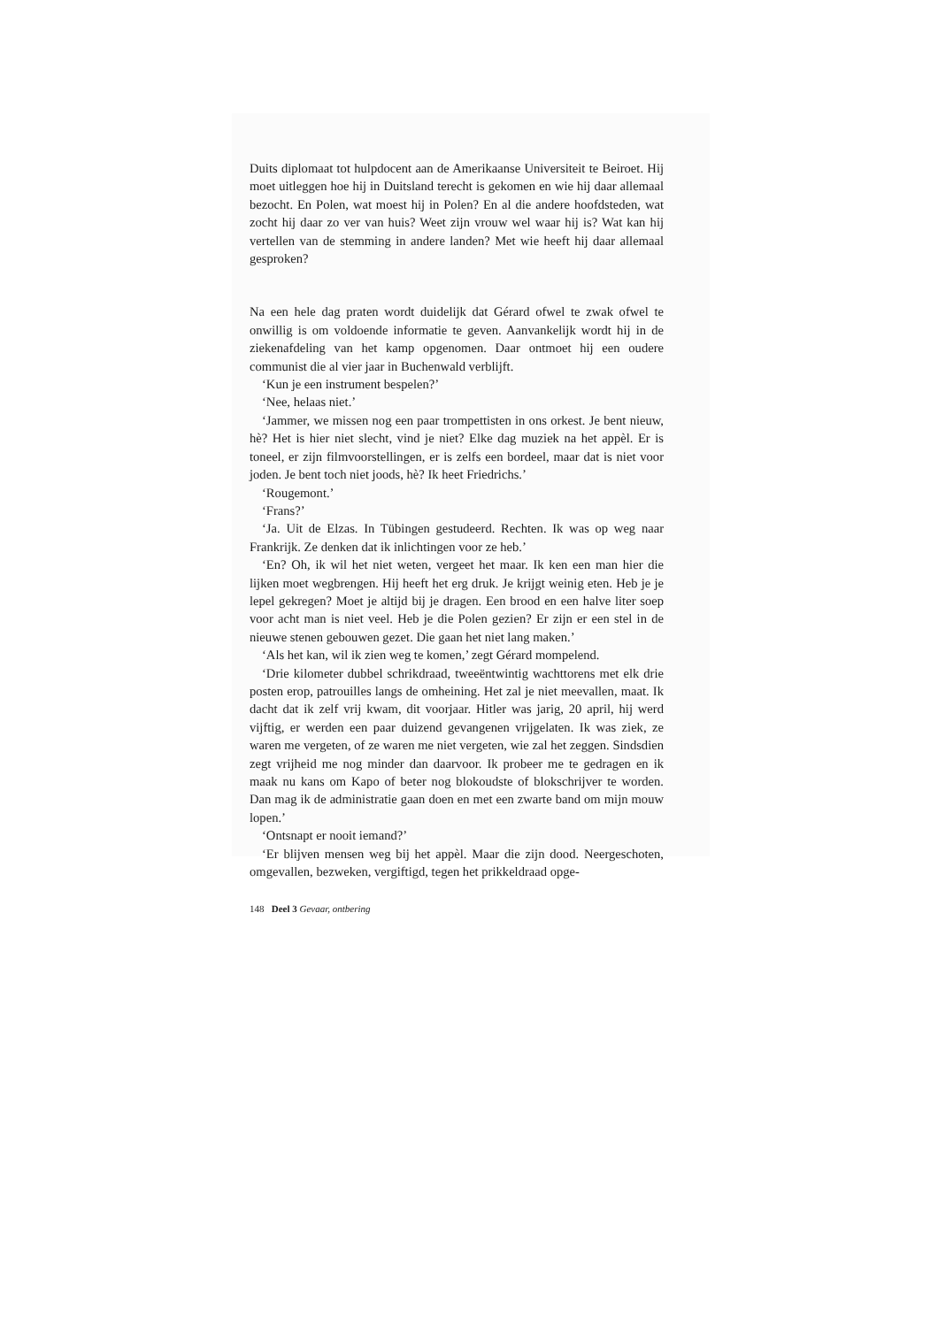Duits diplomaat tot hulpdocent aan de Amerikaanse Universiteit te Beiroet. Hij moet uitleggen hoe hij in Duitsland terecht is gekomen en wie hij daar allemaal bezocht. En Polen, wat moest hij in Polen? En al die andere hoofdsteden, wat zocht hij daar zo ver van huis? Weet zijn vrouw wel waar hij is? Wat kan hij vertellen van de stemming in andere landen? Met wie heeft hij daar allemaal gesproken?
Na een hele dag praten wordt duidelijk dat Gérard ofwel te zwak ofwel te onwillig is om voldoende informatie te geven. Aanvankelijk wordt hij in de ziekenafdeling van het kamp opgenomen. Daar ontmoet hij een oudere communist die al vier jaar in Buchenwald verblijft.
‘Kun je een instrument bespelen?’
‘Nee, helaas niet.’
‘Jammer, we missen nog een paar trompettisten in ons orkest. Je bent nieuw, hè? Het is hier niet slecht, vind je niet? Elke dag muziek na het appèl. Er is toneel, er zijn filmvoorstellingen, er is zelfs een bordeel, maar dat is niet voor joden. Je bent toch niet joods, hè? Ik heet Friedrichs.’
‘Rougemont.’
‘Frans?’
‘Ja. Uit de Elzas. In Tübingen gestudeerd. Rechten. Ik was op weg naar Frankrijk. Ze denken dat ik inlichtingen voor ze heb.’
‘En? Oh, ik wil het niet weten, vergeet het maar. Ik ken een man hier die lijken moet wegbrengen. Hij heeft het erg druk. Je krijgt weinig eten. Heb je je lepel gekregen? Moet je altijd bij je dragen. Een brood en een halve liter soep voor acht man is niet veel. Heb je die Polen gezien? Er zijn er een stel in de nieuwe stenen gebouwen gezet. Die gaan het niet lang maken.’
‘Als het kan, wil ik zien weg te komen,’ zegt Gérard mompelend.
‘Drie kilometer dubbel schrikdraad, tweeëntwintig wachttorens met elk drie posten erop, patrouilles langs de omheining. Het zal je niet meevallen, maat. Ik dacht dat ik zelf vrij kwam, dit voorjaar. Hitler was jarig, 20 april, hij werd vijftig, er werden een paar duizend gevangenen vrijgelaten. Ik was ziek, ze waren me vergeten, of ze waren me niet vergeten, wie zal het zeggen. Sindsdien zegt vrijheid me nog minder dan daarvoor. Ik probeer me te gedragen en ik maak nu kans om Kapo of beter nog blokoudste of blokschrijver te worden. Dan mag ik de administratie gaan doen en met een zwarte band om mijn mouw lopen.’
‘Ontsnapt er nooit iemand?’
‘Er blijven mensen weg bij het appèl. Maar die zijn dood. Neergeschoten, omgevallen, bezweken, vergiftigd, tegen het prikkeldraad opge-
148 Deel 3 Gevaar, ontbering